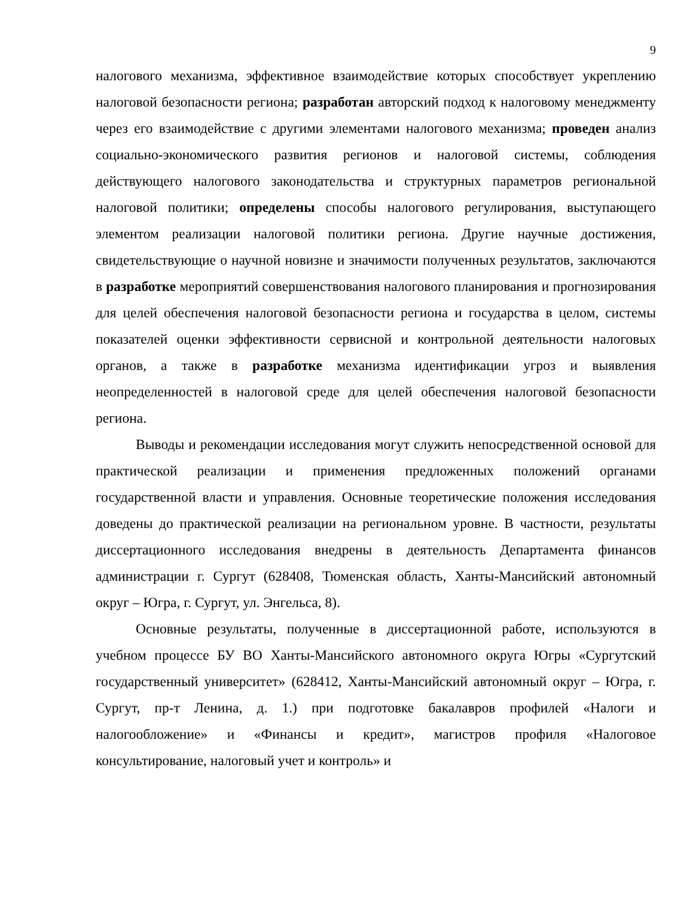9
налогового механизма, эффективное взаимодействие которых способствует укреплению налоговой безопасности региона; разработан авторский подход к налоговому менеджменту через его взаимодействие с другими элементами налогового механизма; проведен анализ социально-экономического развития регионов и налоговой системы, соблюдения действующего налогового законодательства и структурных параметров региональной налоговой политики; определены способы налогового регулирования, выступающего элементом реализации налоговой политики региона. Другие научные достижения, свидетельствующие о научной новизне и значимости полученных результатов, заключаются в разработке мероприятий совершенствования налогового планирования и прогнозирования для целей обеспечения налоговой безопасности региона и государства в целом, системы показателей оценки эффективности сервисной и контрольной деятельности налоговых органов, а также в разработке механизма идентификации угроз и выявления неопределенностей в налоговой среде для целей обеспечения налоговой безопасности региона.
Выводы и рекомендации исследования могут служить непосредственной основой для практической реализации и применения предложенных положений органами государственной власти и управления. Основные теоретические положения исследования доведены до практической реализации на региональном уровне. В частности, результаты диссертационного исследования внедрены в деятельность Департамента финансов администрации г. Сургут (628408, Тюменская область, Ханты-Мансийский автономный округ – Югра, г. Сургут, ул. Энгельса, 8).
Основные результаты, полученные в диссертационной работе, используются в учебном процессе БУ ВО Ханты-Мансийского автономного округа Югры «Сургутский государственный университет» (628412, Ханты-Мансийский автономный округ – Югра, г. Сургут, пр-т Ленина, д. 1.) при подготовке бакалавров профилей «Налоги и налогообложение» и «Финансы и кредит», магистров профиля «Налоговое консультирование, налоговый учет и контроль» и